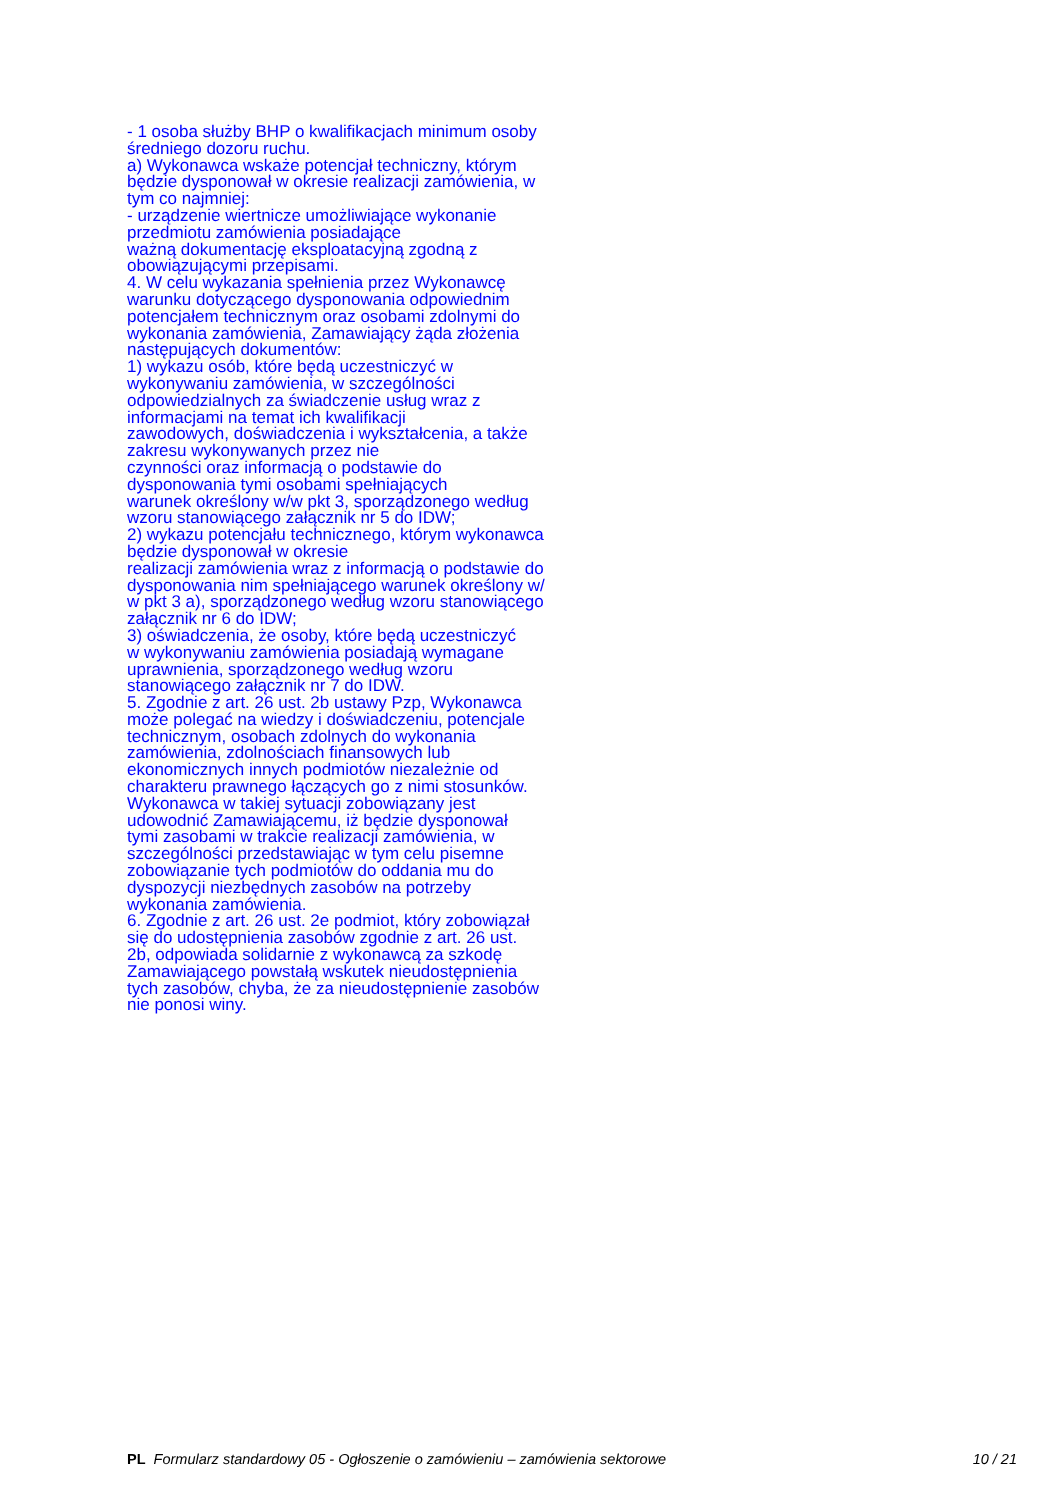- 1 osoba służby BHP o kwalifikacjach minimum osoby
średniego dozoru ruchu.
a) Wykonawca wskaże potencjał techniczny, którym
będzie dysponował w okresie realizacji zamówienia, w
tym co najmniej:
- urządzenie wiertnicze umożliwiające wykonanie
przedmiotu zamówienia posiadające
ważną dokumentację eksploatacyjną zgodną z
obowiązującymi przepisami.
4. W celu wykazania spełnienia przez Wykonawcę
warunku dotyczącego dysponowania odpowiednim
potencjałem technicznym oraz osobami zdolnymi do
wykonania zamówienia, Zamawiający żąda złożenia
następujących dokumentów:
1) wykazu osób, które będą uczestniczyć w
wykonywaniu zamówienia, w szczególności
odpowiedzialnych za świadczenie usług wraz z
informacjami na temat ich kwalifikacji
zawodowych, doświadczenia i wykształcenia, a także
zakresu wykonywanych przez nie
czynności oraz informacją o podstawie do
dysponowania tymi osobami spełniających
warunek określony w/w pkt 3, sporządzonego według
wzoru stanowiącego załącznik nr 5 do IDW;
2) wykazu potencjału technicznego, którym wykonawca
będzie dysponował w okresie
realizacji zamówienia wraz z informacją o podstawie do
dysponowania nim spełniającego warunek określony w/
w pkt 3 a), sporządzonego według wzoru stanowiącego
załącznik nr 6 do IDW;
3) oświadczenia, że osoby, które będą uczestniczyć
w wykonywaniu zamówienia posiadają wymagane
uprawnienia, sporządzonego według wzoru
stanowiącego załącznik nr 7 do IDW.
5. Zgodnie z art. 26 ust. 2b ustawy Pzp, Wykonawca
może polegać na wiedzy i doświadczeniu, potencjale
technicznym, osobach zdolnych do wykonania
zamówienia, zdolnościach finansowych lub
ekonomicznych innych podmiotów niezależnie od
charakteru prawnego łączących go z nimi stosunków.
Wykonawca w takiej sytuacji zobowiązany jest
udowodnić Zamawiającemu, iż będzie dysponował
tymi zasobami w trakcie realizacji zamówienia, w
szczególności przedstawiając w tym celu pisemne
zobowiązanie tych podmiotów do oddania mu do
dyspozycji niezbędnych zasobów na potrzeby
wykonania zamówienia.
6. Zgodnie z art. 26 ust. 2e podmiot, który zobowiązał
się do udostępnienia zasobów zgodnie z art. 26 ust.
2b, odpowiada solidarnie z wykonawcą za szkodę
Zamawiającego powstałą wskutek nieudostępnienia
tych zasobów, chyba, że za nieudostępnienie zasobów
nie ponosi winy.
PL Formularz standardowy 05 - Ogłoszenie o zamówieniu – zamówienia sektorowe 10 / 21